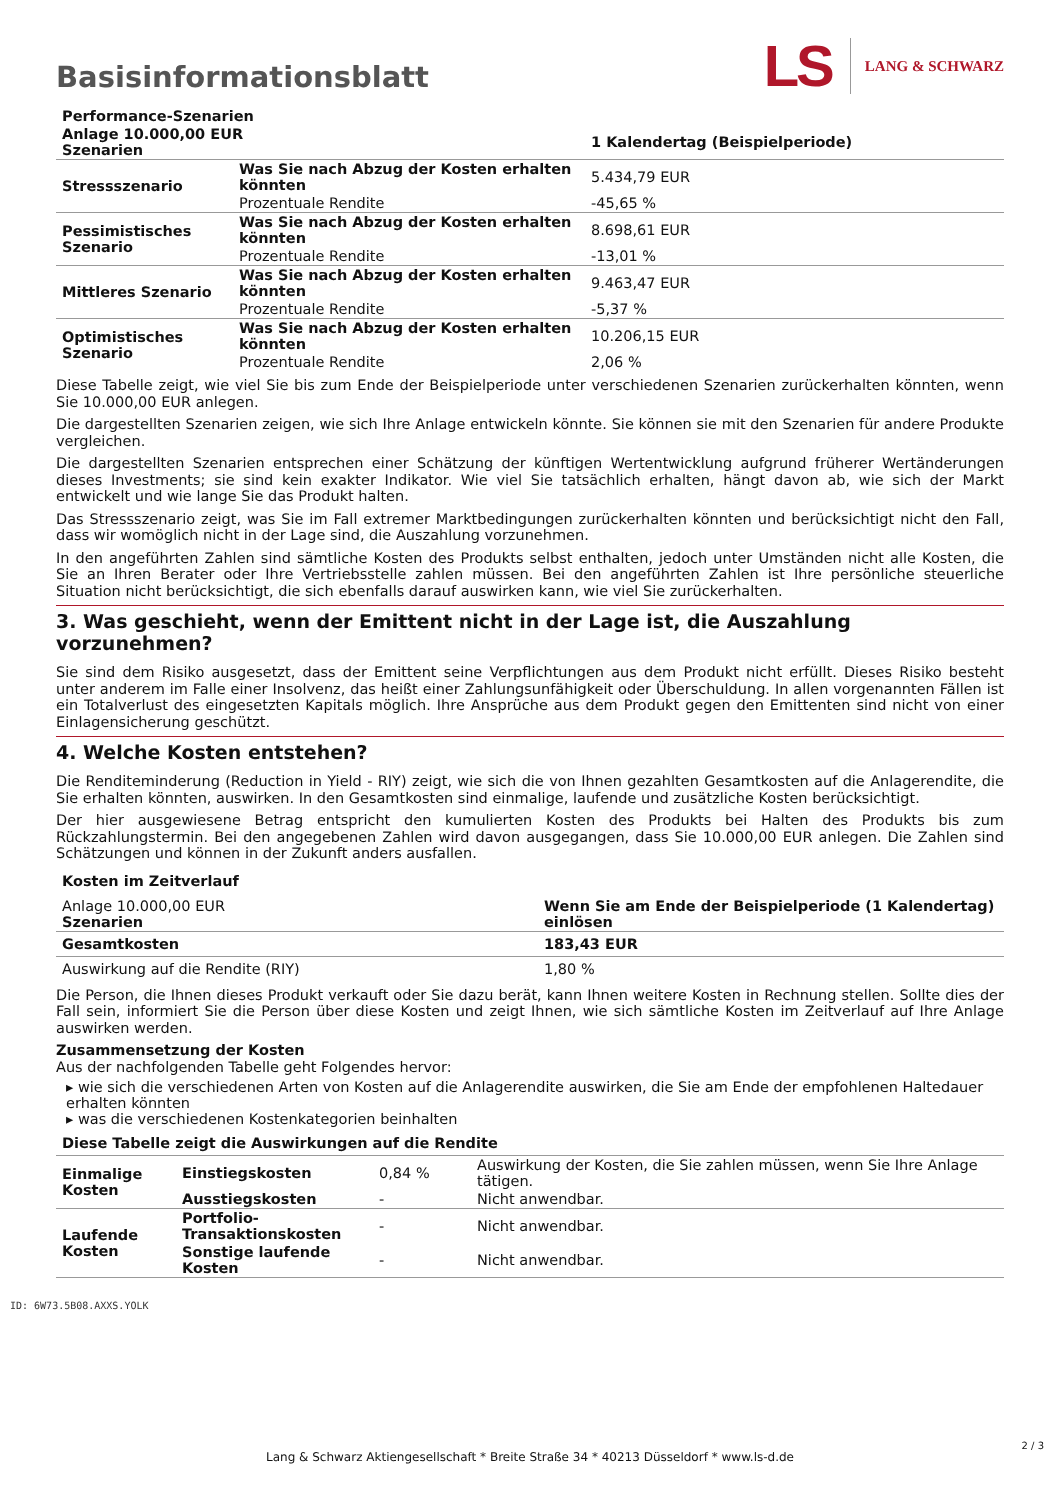Basisinformationsblatt
LS LANG & SCHWARZ
| Performance-Szenarien | | |
| --- | --- | --- |
| Anlage 10.000,00 EUR Szenarien | | 1 Kalendertag (Beispielperiode) |
| Stressszenario | Was Sie nach Abzug der Kosten erhalten könnten | 5.434,79 EUR |
| | Prozentuale Rendite | -45,65 % |
| Pessimistisches Szenario | Was Sie nach Abzug der Kosten erhalten könnten | 8.698,61 EUR |
| | Prozentuale Rendite | -13,01 % |
| Mittleres Szenario | Was Sie nach Abzug der Kosten erhalten könnten | 9.463,47 EUR |
| | Prozentuale Rendite | -5,37 % |
| Optimistisches Szenario | Was Sie nach Abzug der Kosten erhalten könnten | 10.206,15 EUR |
| | Prozentuale Rendite | 2,06 % |
Diese Tabelle zeigt, wie viel Sie bis zum Ende der Beispielperiode unter verschiedenen Szenarien zurückerhalten könnten, wenn Sie 10.000,00 EUR anlegen.
Die dargestellten Szenarien zeigen, wie sich Ihre Anlage entwickeln könnte. Sie können sie mit den Szenarien für andere Produkte vergleichen.
Die dargestellten Szenarien entsprechen einer Schätzung der künftigen Wertentwicklung aufgrund früherer Wertänderungen dieses Investments; sie sind kein exakter Indikator. Wie viel Sie tatsächlich erhalten, hängt davon ab, wie sich der Markt entwickelt und wie lange Sie das Produkt halten.
Das Stressszenario zeigt, was Sie im Fall extremer Marktbedingungen zurückerhalten könnten und berücksichtigt nicht den Fall, dass wir womöglich nicht in der Lage sind, die Auszahlung vorzunehmen.
In den angeführten Zahlen sind sämtliche Kosten des Produkts selbst enthalten, jedoch unter Umständen nicht alle Kosten, die Sie an Ihren Berater oder Ihre Vertriebsstelle zahlen müssen. Bei den angeführten Zahlen ist Ihre persönliche steuerliche Situation nicht berücksichtigt, die sich ebenfalls darauf auswirken kann, wie viel Sie zurückerhalten.
3. Was geschieht, wenn der Emittent nicht in der Lage ist, die Auszahlung vorzunehmen?
Sie sind dem Risiko ausgesetzt, dass der Emittent seine Verpflichtungen aus dem Produkt nicht erfüllt. Dieses Risiko besteht unter anderem im Falle einer Insolvenz, das heißt einer Zahlungsunfähigkeit oder Überschuldung. In allen vorgenannten Fällen ist ein Totalverlust des eingesetzten Kapitals möglich. Ihre Ansprüche aus dem Produkt gegen den Emittenten sind nicht von einer Einlagensicherung geschützt.
4. Welche Kosten entstehen?
Die Renditeminderung (Reduction in Yield - RIY) zeigt, wie sich die von Ihnen gezahlten Gesamtkosten auf die Anlagerendite, die Sie erhalten könnten, auswirken. In den Gesamtkosten sind einmalige, laufende und zusätzliche Kosten berücksichtigt.
Der hier ausgewiesene Betrag entspricht den kumulierten Kosten des Produkts bei Halten des Produkts bis zum Rückzahlungstermin. Bei den angegebenen Zahlen wird davon ausgegangen, dass Sie 10.000,00 EUR anlegen. Die Zahlen sind Schätzungen und können in der Zukunft anders ausfallen.
| Kosten im Zeitverlauf | |
| --- | --- |
| Anlage 10.000,00 EUR Szenarien | Wenn Sie am Ende der Beispielperiode (1 Kalendertag) einlösen |
| Gesamtkosten | 183,43 EUR |
| Auswirkung auf die Rendite (RIY) | 1,80 % |
Die Person, die Ihnen dieses Produkt verkauft oder Sie dazu berät, kann Ihnen weitere Kosten in Rechnung stellen. Sollte dies der Fall sein, informiert Sie die Person über diese Kosten und zeigt Ihnen, wie sich sämtliche Kosten im Zeitverlauf auf Ihre Anlage auswirken werden.
Zusammensetzung der Kosten
Aus der nachfolgenden Tabelle geht Folgendes hervor:
▸ wie sich die verschiedenen Arten von Kosten auf die Anlagerendite auswirken, die Sie am Ende der empfohlenen Haltedauer erhalten könnten
▸ was die verschiedenen Kostenkategorien beinhalten
| Diese Tabelle zeigt die Auswirkungen auf die Rendite | | | |
| --- | --- | --- | --- |
| Einmalige Kosten | Einstiegskosten | 0,84 % | Auswirkung der Kosten, die Sie zahlen müssen, wenn Sie Ihre Anlage tätigen. |
| | Ausstiegskosten | - | Nicht anwendbar. |
| Laufende Kosten | Portfolio-Transaktionskosten | - | Nicht anwendbar. |
| | Sonstige laufende Kosten | - | Nicht anwendbar. |
ID: 6W73.5B08.AXXS.YOLK
Lang & Schwarz Aktiengesellschaft * Breite Straße 34 * 40213 Düsseldorf * www.ls-d.de
2 / 3